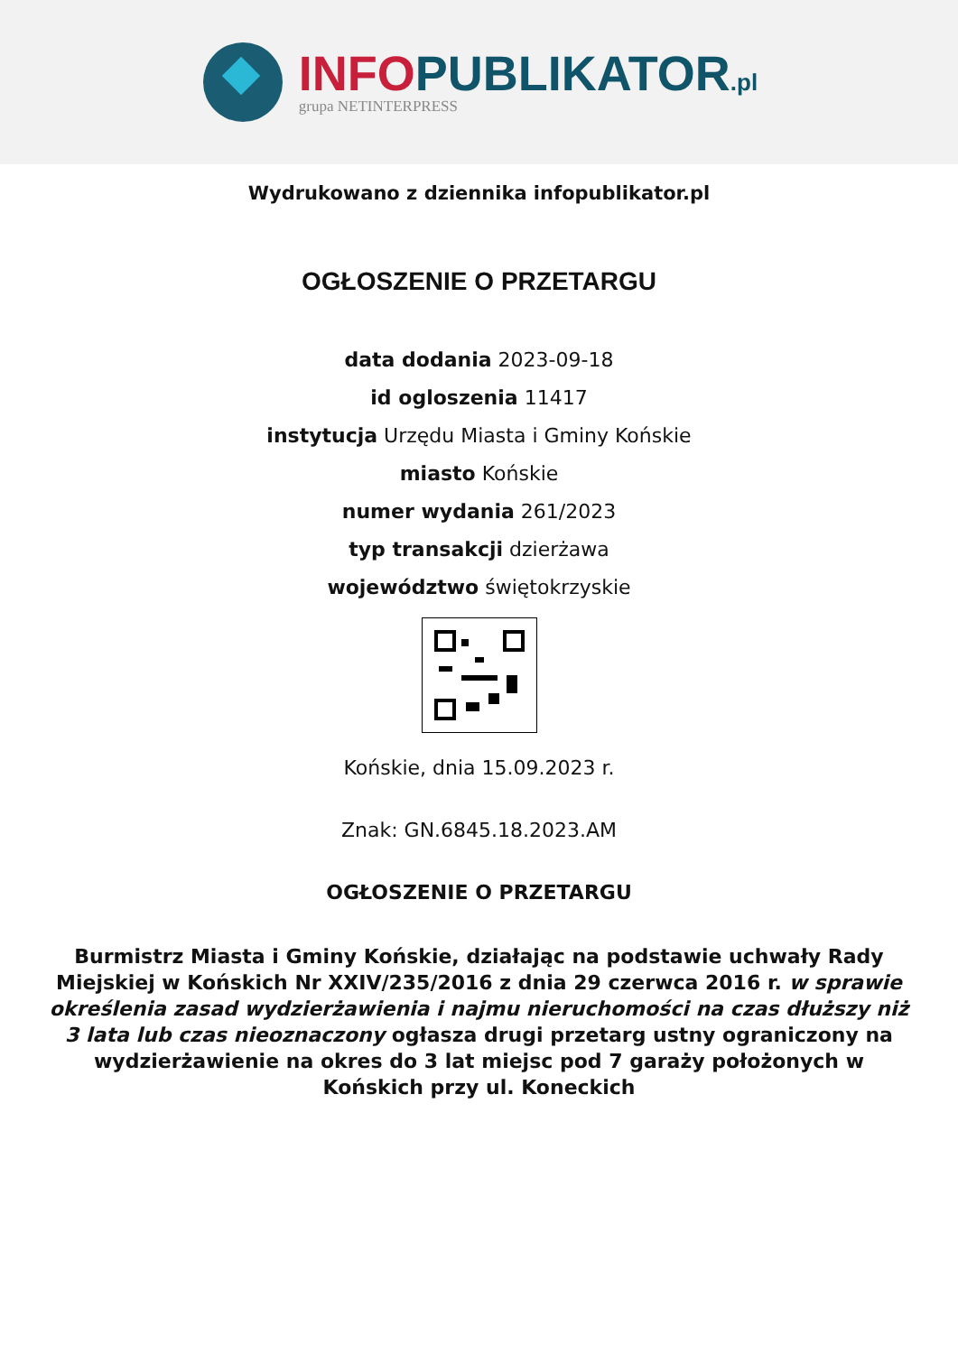INFO PUBLIKATOR.pl
grupa NETINTERPRESS
Wydrukowano z dziennika infopublikator.pl
OGŁOSZENIE O PRZETARGU
data dodania 2023-09-18
id ogloszenia 11417
instytucja Urzędu Miasta i Gminy Końskie
miasto Końskie
numer wydania 261/2023
typ transakcji dzierżawa
województwo świętokrzyskie
Końskie, dnia 15.09.2023 r.
Znak: GN.6845.18.2023.AM
OGŁOSZENIE O PRZETARGU
Burmistrz Miasta i Gminy Końskie, działając na podstawie uchwały Rady Miejskiej w Końskich Nr XXIV/235/2016 z dnia 29 czerwca 2016 r. w sprawie określenia zasad wydzierżawienia i najmu nieruchomości na czas dłuższy niż 3 lata lub czas nieoznaczony ogłasza drugi przetarg ustny ograniczony na wydzierżawienie na okres do 3 lat miejsc pod 7 garaży położonych w Końskich przy ul. Koneckich